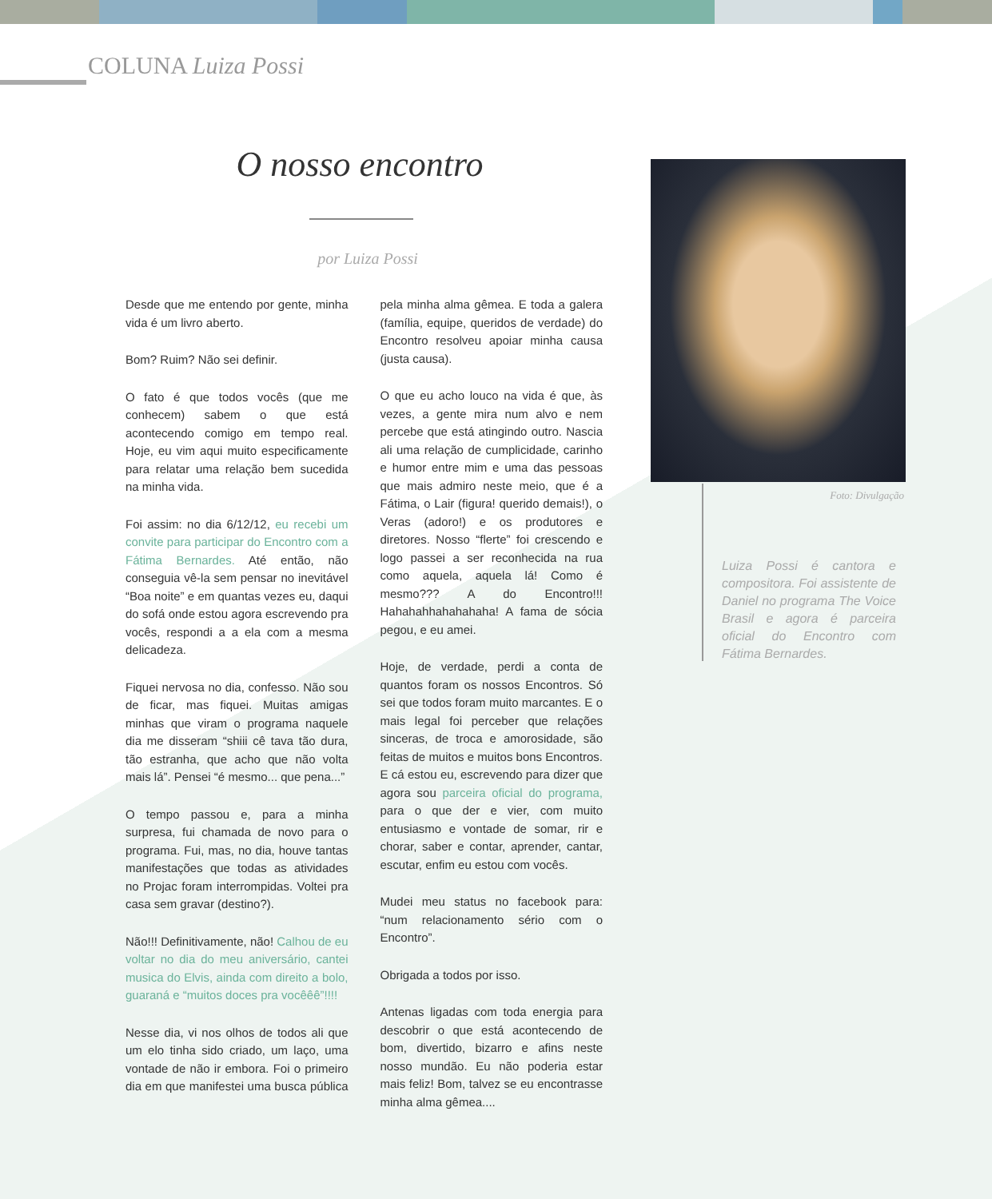COLUNA Luiza Possi
O nosso encontro
por Luiza Possi
Desde que me entendo por gente, minha vida é um livro aberto.
Bom? Ruim? Não sei definir.
O fato é que todos vocês (que me conhecem) sabem o que está acontecendo comigo em tempo real. Hoje, eu vim aqui muito especificamente para relatar uma relação bem sucedida na minha vida.
Foi assim: no dia 6/12/12, eu recebi um convite para participar do Encontro com a Fátima Bernardes. Até então, não conseguia vê-la sem pensar no inevitável “Boa noite” e em quantas vezes eu, daqui do sofá onde estou agora escrevendo pra vocês, respondi a a ela com a mesma delicadeza.
Fiquei nervosa no dia, confesso. Não sou de ficar, mas fiquei. Muitas amigas minhas que viram o programa naquele dia me disseram “shiii cê tava tão dura, tão estranha, que acho que não volta mais lá”. Pensei “é mesmo... que pena...”
O tempo passou e, para a minha surpresa, fui chamada de novo para o programa. Fui, mas, no dia, houve tantas manifestações que todas as atividades no Projac foram interrompidas. Voltei pra casa sem gravar (destino?).
Não!!! Definitivamente, não! Calhou de eu voltar no dia do meu aniversário, cantei musica do Elvis, ainda com direito a bolo, guaraná e “muitos doces pra vocêêê”!!!!
Nesse dia, vi nos olhos de todos ali que um elo tinha sido criado, um laço, uma vontade de não ir embora. Foi o primeiro dia em que manifestei uma busca pública pela minha alma gêmea. E toda a galera (família, equipe, queridos de verdade) do Encontro resolveu apoiar minha causa (justa causa).
O que eu acho louco na vida é que, às vezes, a gente mira num alvo e nem percebe que está atingindo outro. Nascia ali uma relação de cumplicidade, carinho e humor entre mim e uma das pessoas que mais admiro neste meio, que é a Fátima, o Lair (figura! querido demais!), o Veras (adoro!) e os produtores e diretores. Nosso “flerte” foi crescendo e logo passei a ser reconhecida na rua como aquela, aquela lá! Como é mesmo??? A do Encontro!!! Hahahahhahahahaha! A fama de sócia pegou, e eu amei.
Hoje, de verdade, perdi a conta de quantos foram os nossos Encontros. Só sei que todos foram muito marcantes. E o mais legal foi perceber que relações sinceras, de troca e amorosidade, são feitas de muitos e muitos bons Encontros. E cá estou eu, escrevendo para dizer que agora sou parceira oficial do programa, para o que der e vier, com muito entusiasmo e vontade de somar, rir e chorar, saber e contar, aprender, cantar, escutar, enfim eu estou com vocês.
Mudei meu status no facebook para: “num relacionamento sério com o Encontro”.
Obrigada a todos por isso.
Antenas ligadas com toda energia para descobrir o que está acontecendo de bom, divertido, bizarro e afins neste nosso mundão. Eu não poderia estar mais feliz! Bom, talvez se eu encontrasse minha alma gêmea....
Foto: Divulgação
Luiza Possi é cantora e compositora. Foi assistente de Daniel no programa The Voice Brasil e agora é parceira oficial do Encontro com Fátima Bernardes.